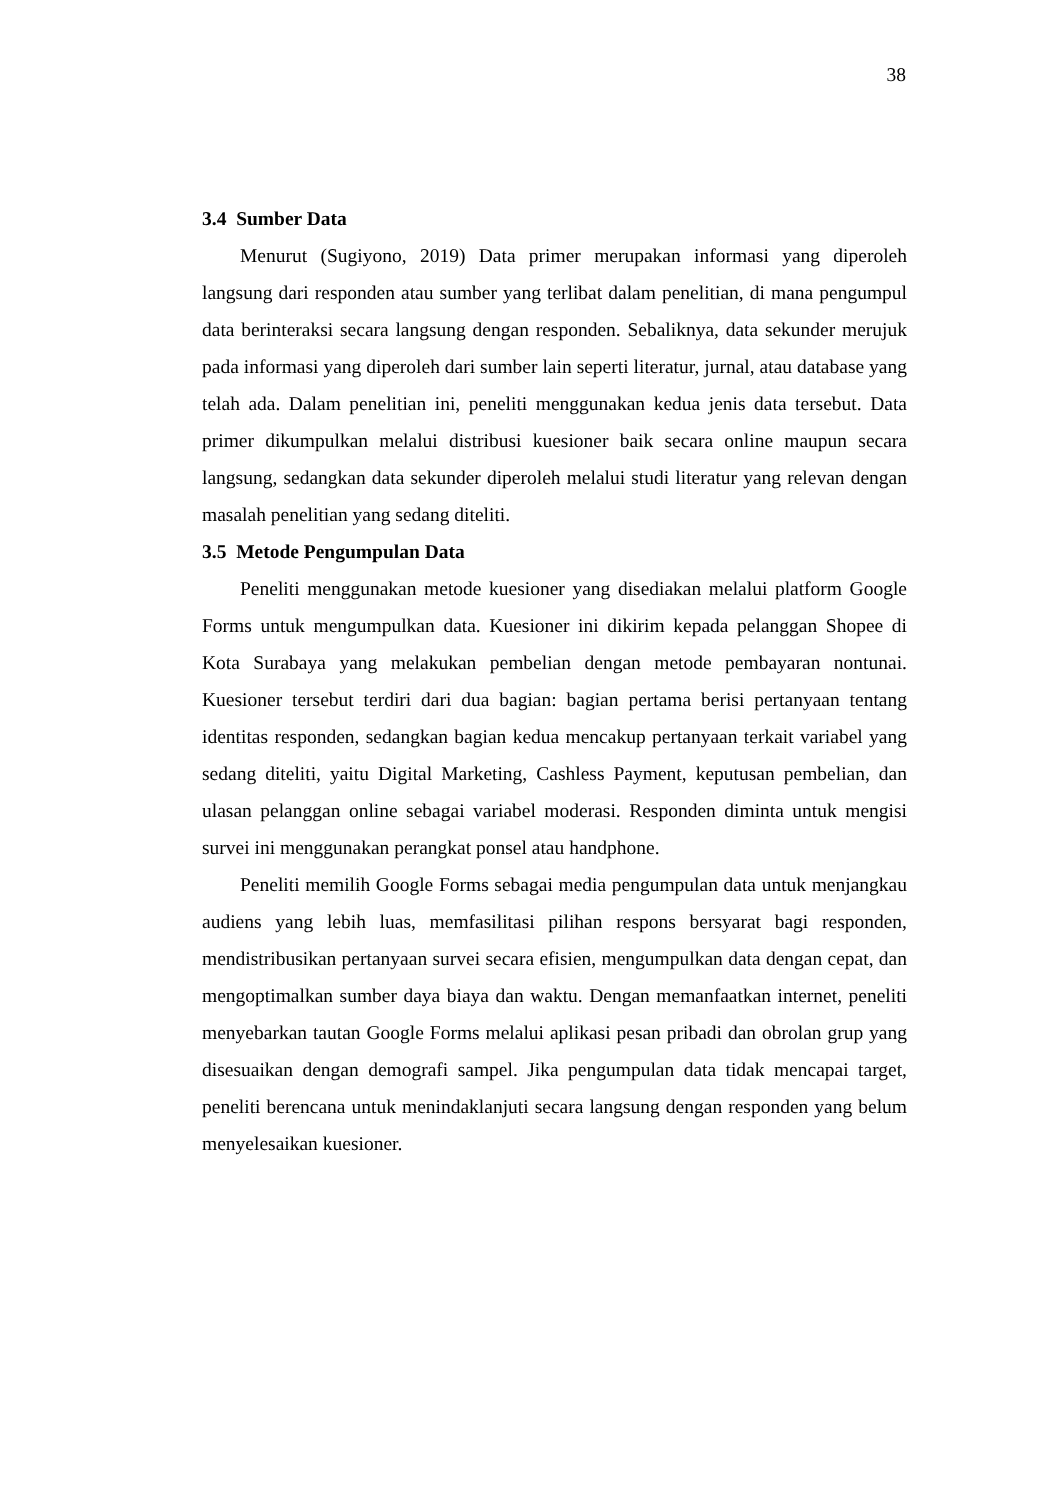38
3.4 Sumber Data
Menurut (Sugiyono, 2019) Data primer merupakan informasi yang diperoleh langsung dari responden atau sumber yang terlibat dalam penelitian, di mana pengumpul data berinteraksi secara langsung dengan responden. Sebaliknya, data sekunder merujuk pada informasi yang diperoleh dari sumber lain seperti literatur, jurnal, atau database yang telah ada. Dalam penelitian ini, peneliti menggunakan kedua jenis data tersebut. Data primer dikumpulkan melalui distribusi kuesioner baik secara online maupun secara langsung, sedangkan data sekunder diperoleh melalui studi literatur yang relevan dengan masalah penelitian yang sedang diteliti.
3.5 Metode Pengumpulan Data
Peneliti menggunakan metode kuesioner yang disediakan melalui platform Google Forms untuk mengumpulkan data. Kuesioner ini dikirim kepada pelanggan Shopee di Kota Surabaya yang melakukan pembelian dengan metode pembayaran nontunai. Kuesioner tersebut terdiri dari dua bagian: bagian pertama berisi pertanyaan tentang identitas responden, sedangkan bagian kedua mencakup pertanyaan terkait variabel yang sedang diteliti, yaitu Digital Marketing, Cashless Payment, keputusan pembelian, dan ulasan pelanggan online sebagai variabel moderasi. Responden diminta untuk mengisi survei ini menggunakan perangkat ponsel atau handphone.
Peneliti memilih Google Forms sebagai media pengumpulan data untuk menjangkau audiens yang lebih luas, memfasilitasi pilihan respons bersyarat bagi responden, mendistribusikan pertanyaan survei secara efisien, mengumpulkan data dengan cepat, dan mengoptimalkan sumber daya biaya dan waktu. Dengan memanfaatkan internet, peneliti menyebarkan tautan Google Forms melalui aplikasi pesan pribadi dan obrolan grup yang disesuaikan dengan demografi sampel. Jika pengumpulan data tidak mencapai target, peneliti berencana untuk menindaklanjuti secara langsung dengan responden yang belum menyelesaikan kuesioner.